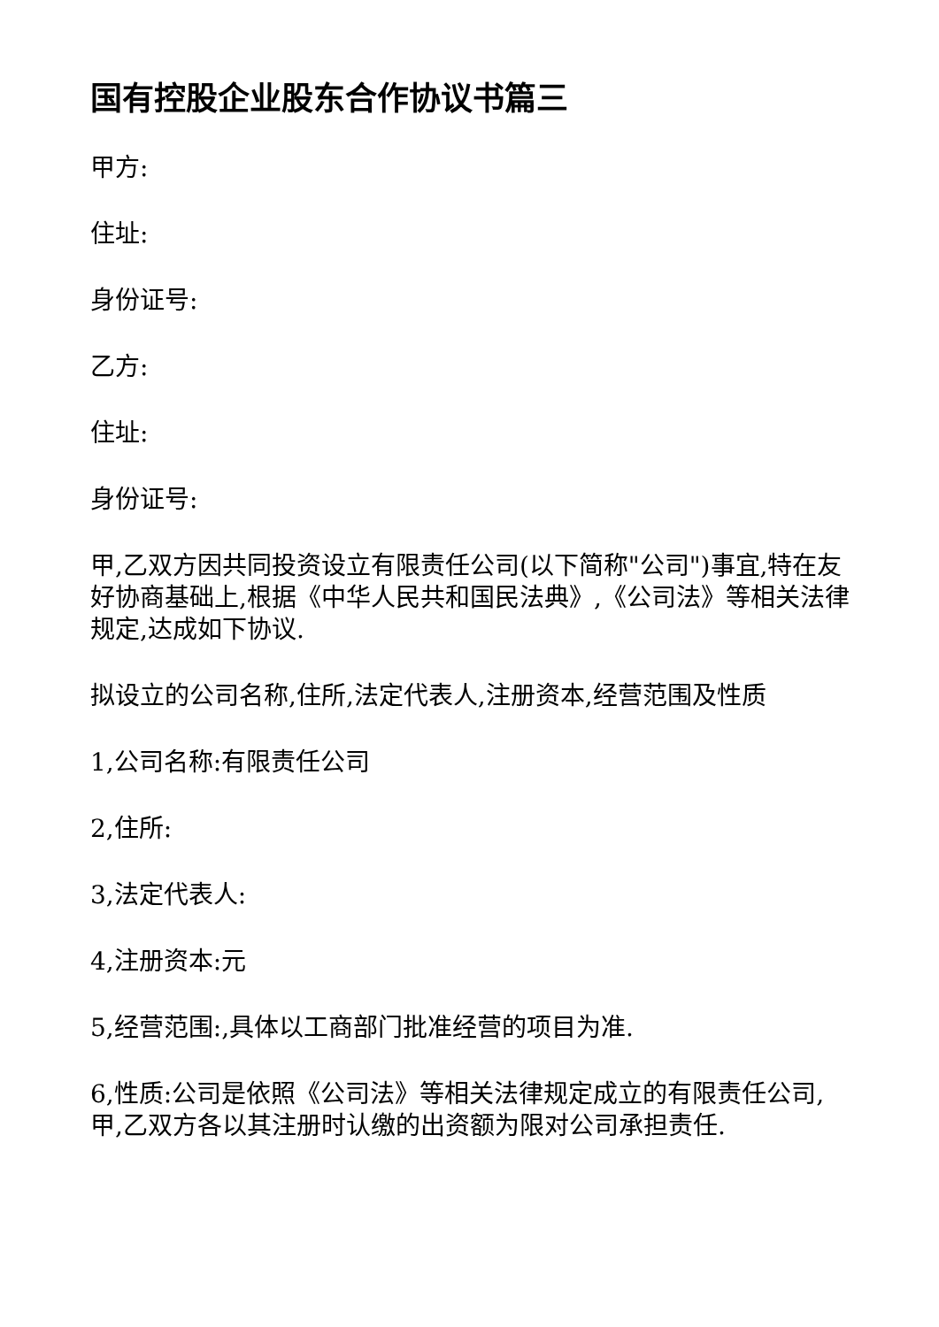国有控股企业股东合作协议书篇三
甲方:
住址:
身份证号:
乙方:
住址:
身份证号:
甲,乙双方因共同投资设立有限责任公司(以下简称"公司")事宜,特在友好协商基础上,根据《中华人民共和国民法典》,《公司法》等相关法律规定,达成如下协议.
拟设立的公司名称,住所,法定代表人,注册资本,经营范围及性质
1,公司名称:有限责任公司
2,住所:
3,法定代表人:
4,注册资本:元
5,经营范围:,具体以工商部门批准经营的项目为准.
6,性质:公司是依照《公司法》等相关法律规定成立的有限责任公司,甲,乙双方各以其注册时认缴的出资额为限对公司承担责任.